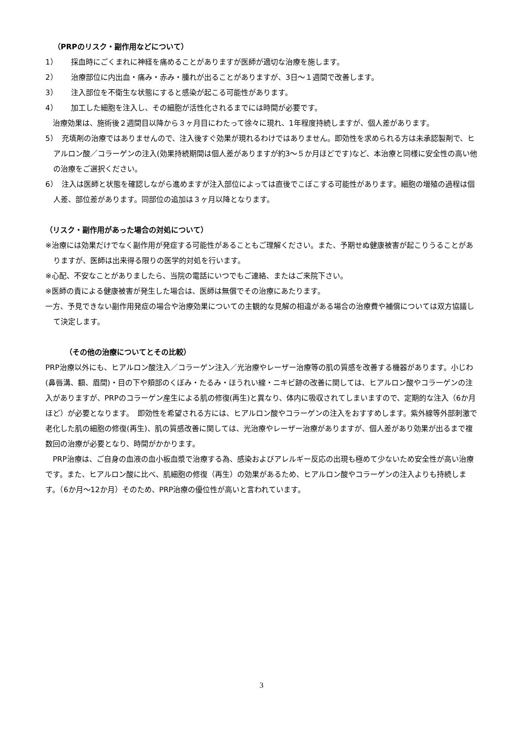（PRPのリスク・副作用などについて）
1）　　 採血時にごくまれに神経を痛めることがありますが医師が適切な治療を施します。
2）　　 治療部位に内出血・痛み・赤み・腫れが出ることがありますが、3日～１週間で改善します。
3）　　 注入部位を不衛生な状態にすると感染が起こる可能性があります。
4）　　 加工した細胞を注入し、その細胞が活性化されるまでには時間が必要です。
　治療効果は、施術後２週間目以降から３ヶ月目にわたって徐々に現れ、1年程度持続しますが、個人差があります。
5）　充填剤の治療ではありませんので、注入後すぐ効果が現れるわけではありません。即効性を求められる方は未承認製剤で、ヒアルロン酸／コラーゲンの注入(効果持続期間は個人差がありますが約3～５か月ほどです)など、本治療と同様に安全性の高い他の治療をご選択ください。
6）　注入は医師と状態を確認しながら進めますが注入部位によっては直後でこぼこする可能性があります。細胞の増殖の過程は個人差、部位差があります。同部位の追加は３ヶ月以降となります。
（リスク・副作用があった場合の対処について）
※治療には効果だけでなく副作用が発症する可能性があることもご理解ください。また、予期せぬ健康被害が起こりうることがありますが、医師は出来得る限りの医学的対処を行います。
※心配、不安なことがありましたら、当院の電話にいつでもご連絡、またはご来院下さい。
※医師の責による健康被害が発生した場合は、医師は無償でその治療にあたります。
一方、予見できない副作用発症の場合や治療効果についての主観的な見解の相違がある場合の治療費や補償については双方協議して決定します。
（その他の治療についてとその比較）
PRP治療以外にも、ヒアルロン酸注入／コラーゲン注入／光治療やレーザー治療等の肌の質感を改善する機器があります。小じわ(鼻唇溝、額、眉間)・目の下や頬部のくぼみ・たるみ・ほうれい線・ニキビ跡の改善に関しては、ヒアルロン酸やコラーゲンの注入がありますが、PRPのコラーゲン産生による肌の修復(再生)と異なり、体内に吸収されてしまいますので、定期的な注入（6か月ほど）が必要となります。　即効性を希望される方には、ヒアルロン酸やコラーゲンの注入をおすすめします。紫外線等外部刺激で老化した肌の細胞の修復(再生)、肌の質感改善に関しては、光治療やレーザー治療がありますが、個人差があり効果が出るまで複数回の治療が必要となり、時間がかかります。
　PRP治療は、ご自身の血液の血小板血漿で治療する為、感染およびアレルギー反応の出現も極めて少ないため安全性が高い治療です。また、ヒアルロン酸に比べ、肌細胞の修復（再生）の効果があるため、ヒアルロン酸やコラーゲンの注入よりも持続します。（6か月～12か月）そのため、PRP治療の優位性が高いと言われています。
3